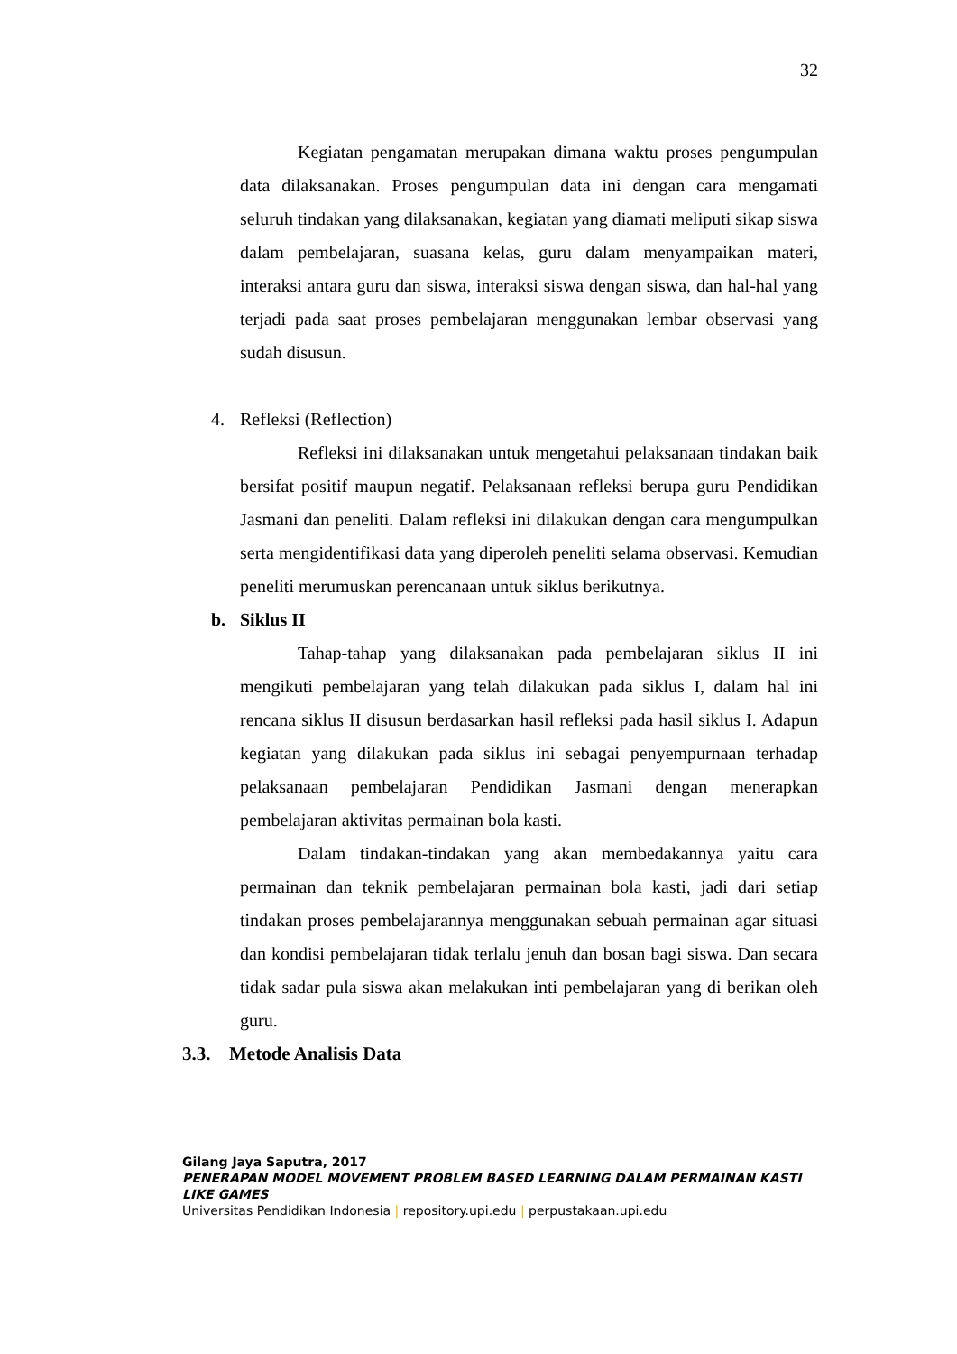32
Kegiatan pengamatan merupakan dimana waktu proses pengumpulan data dilaksanakan. Proses pengumpulan data ini dengan cara mengamati seluruh tindakan yang dilaksanakan, kegiatan yang diamati meliputi sikap siswa dalam pembelajaran, suasana kelas, guru dalam menyampaikan materi, interaksi antara guru dan siswa, interaksi siswa dengan siswa, dan hal-hal yang terjadi pada saat proses pembelajaran menggunakan lembar observasi yang sudah disusun.
4. Refleksi (Reflection)
Refleksi ini dilaksanakan untuk mengetahui pelaksanaan tindakan baik bersifat positif maupun negatif. Pelaksanaan refleksi berupa guru Pendidikan Jasmani dan peneliti. Dalam refleksi ini dilakukan dengan cara mengumpulkan serta mengidentifikasi data yang diperoleh peneliti selama observasi. Kemudian peneliti merumuskan perencanaan untuk siklus berikutnya.
b. Siklus II
Tahap-tahap yang dilaksanakan pada pembelajaran siklus II ini mengikuti pembelajaran yang telah dilakukan pada siklus I, dalam hal ini rencana siklus II disusun berdasarkan hasil refleksi pada hasil siklus I. Adapun kegiatan yang dilakukan pada siklus ini sebagai penyempurnaan terhadap pelaksanaan pembelajaran Pendidikan Jasmani dengan menerapkan pembelajaran aktivitas permainan bola kasti.
Dalam tindakan-tindakan yang akan membedakannya yaitu cara permainan dan teknik pembelajaran permainan bola kasti, jadi dari setiap tindakan proses pembelajarannya menggunakan sebuah permainan agar situasi dan kondisi pembelajaran tidak terlalu jenuh dan bosan bagi siswa. Dan secara tidak sadar pula siswa akan melakukan inti pembelajaran yang di berikan oleh guru.
3.3. Metode Analisis Data
Gilang Jaya Saputra, 2017
PENERAPAN MODEL MOVEMENT PROBLEM BASED LEARNING DALAM PERMAINAN KASTI LIKE GAMES
Universitas Pendidikan Indonesia | repository.upi.edu | perpustakaan.upi.edu